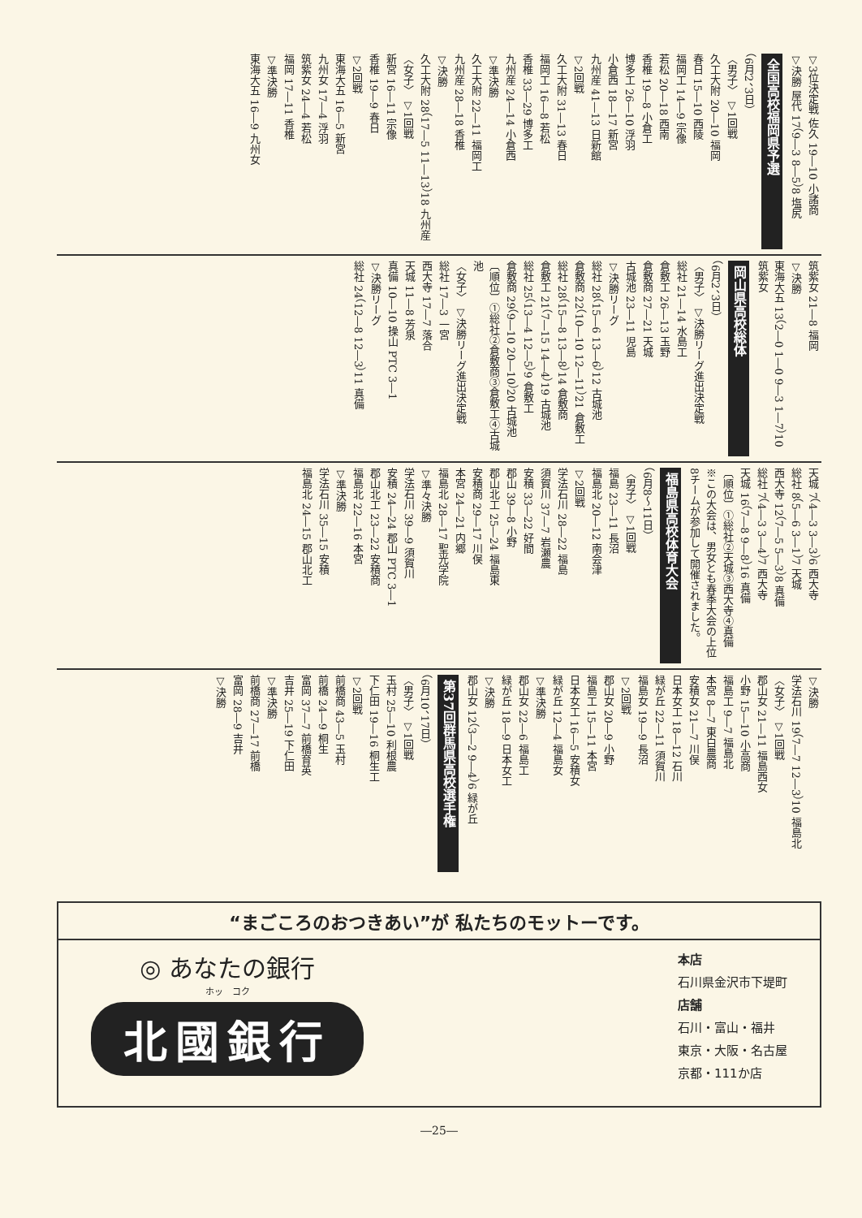▽3位決定戦 佐久 19―10 小諸商
▽決勝 屋代 17（9―3 8―5）8 塩尻
全国高校福岡県予選
（6月2、3日）
〈男子〉 ▽1回戦
久工大附 20―10 福岡
春日 15―10 西陵
福岡工 14―9 宗像
若松 20―18 西南
香椎 19―8 小倉工
博多工 26―10 浮羽
小倉西 18―17 新宮
九州産 41―13 日新館
▽2回戦
久工大附 31―13 春日
福岡工 16―8 若松
香椎 33―29 博多工
九州産 24―14 小倉西
▽準決勝
久工大附 22―11 福岡工
九州産 28―18 香椎
▽決勝
久工大附 28（17―5 11―13）18 九州産
〈女子〉 ▽1回戦
新宮 16―11 宗像
香椎 19―9 春日
▽2回戦
東海大五 16―5 新宮
九州女 17―4 浮羽
筑紫女 24―4 若松
福岡 17―11 香椎
▽準決勝
東海大五 16―9 九州女
筑紫女 21―8 福岡
▽決勝
東海大五 13（2―0 1―0 9―3 1―7）10 筑紫女
岡山県高校総体
（6月2、3日）
〈男子〉 ▽決勝リーグ進出決定戦
総社 21―14 水島工
倉敷工 26―13 玉野
倉敷商 27―21 天城
古城池 23―11 児島
▽決勝リーグ
総社 28（15―6 13―6）12 古城池
倉敷商 22（10―10 12―11）21 倉敷工
総社 28（15―8 13―8）14 倉敷商
倉敷工 21（7―15 14―4）19 古城池
総社 25（13―4 12―5）9 倉敷工
倉敷商 29（9―10 20―10）20 古城池
〔順位〕①総社②倉敷商③倉敷工④古城池
〈女子〉 ▽決勝リーグ進出決定戦
総社 17―3 一宮
西大寺 17―7 落合
天城 11―8 芳泉
真備 10―10 操山 PTC 3―1
▽決勝リーグ
総社 24（12―8 12―3）11 真備
天城 7（4―3 3―3）6 西大寺
総社 8（5―6 3―1）7 天城
西大寺 12（7―5 5―3）8 真備
総社 7（4―3 3―4）7 西大寺
天城 16（7―8 9―8）16 真備
〔順位〕①総社②天城③西大寺④真備
※この大会は、男女とも春季大会の上位8チームが参加して開催されました。
福島県高校体育大会
（6月8～11日）
〈男子〉 ▽1回戦
福島 23―11 長沼
福島北 20―12 南会津
▽2回戦
学法石川 28―22 福島
須賀川 37―7 岩瀬農
安積 33―22 好間
郡山 39―8 小野
郡山北工 25―24 福島東
安積商 29―17 川俣
本宮 24―21 内郷
福島北 28―17 聖光学院
▽準々決勝
学法石川 39―9 須賀川
安積 24―24 郡山 PTC 3―1
郡山北工 23―22 安積商
福島北 22―16 本宮
▽準決勝
学法石川 35―15 安積
福島北 24―15 郡山北工
▽決勝
学法石川 19（7―7 12―3）10 福島北
〈女子〉 ▽1回戦
郡山女 21―11 福島西女
小野 15―10 小高商
福島工 9―7 福島北
本宮 8―7 東白農商
安積女 21―7 川俣
日本女工 18―12 石川
緑が丘 22―11 須賀川
福島女 19―9 長沼
▽2回戦
郡山女 20―9 小野
福島工 15―11 本宮
日本女工 16―5 安積女
緑が丘 12―4 福島女
▽準決勝
郡山女 22―6 福島工
緑が丘 18―9 日本女工
▽決勝
郡山女 12（3―2 9―4）6 緑が丘
第37回群馬県高校選手権
（6月10、17日）
〈男子〉 ▽1回戦
玉村 25―10 利根農
下仁田 19―16 桐生工
▽2回戦
前橋商 43―5 玉村
前橋 24―9 桐生
富岡 37―7 前橋育英
吉井 25―19 下仁田
▽準決勝
前橋商 27―17 前橋
富岡 28―9 吉井
▽決勝
“まごころのおつきあい”が 私たちのモットーです。
◎ あなたの銀行
ホッ　コク
北國銀行
本店
石川県金沢市下堤町
店舗
石川・富山・福井
東京・大阪・名古屋
京都・111か店
―25―